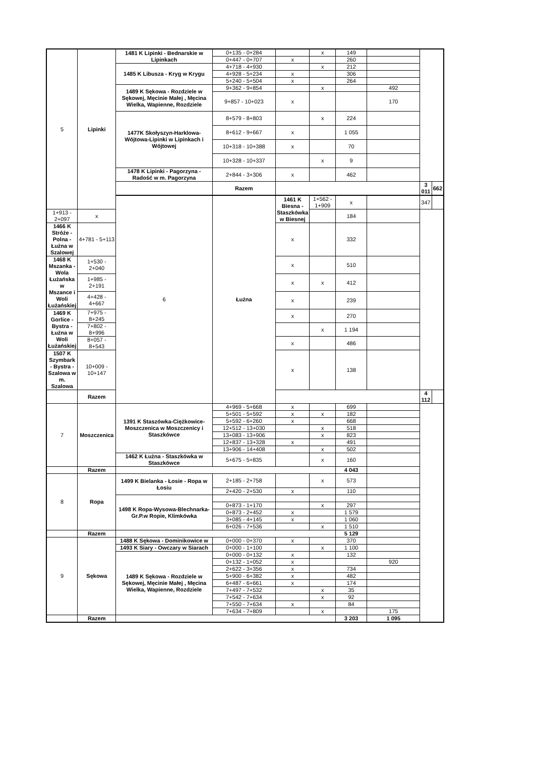| 5 | Lipinki | 1481 K Lipinki - Bednarskie w Lipinkach | 0+135 - 0+284 | | x | 149 | | | |
| | | | 0+447 - 0+707 | x | | 260 | | | |
| | | 1485 K Libusza - Kryg w Krygu | 4+718 - 4+930 | | x | 212 | | | |
| | | | 4+928 - 5+234 | x | | 306 | | | |
| | | | 5+240 - 5+504 | x | | 264 | | | |
| | | 1489 K Sękowa - Rozdziele w Sękowej, Męcinie Małej , Męcina Wielka, Wapienne, Rozdziele | 9+362 - 9+854 | | x | | 492 | | |
| | | | 9+857 - 10+023 | x | | | 170 | | |
| | | 1477K Skołyszyn-Harklowa-Wójtowa-Lipinki w Lipinkach i Wójtowej | 8+579 - 8+803 | | x | 224 | | | |
| | | | 8+612 - 9+667 | x | | 1 055 | | | |
| | | | 10+318 - 10+388 | x | | 70 | | | |
| | | | 10+328 - 10+337 | | x | 9 | | | |
| | | 1478 K Lipinki - Pagorzyna - Radość w m. Pagorzyna | 2+844 - 3+306 | x | | 462 | | | |
| | | | Razem | | | | | 3 011 | 662 |
| | | 6 | Łużna | 1461 K Biesna - Staszkówka w Biesnej | 1+562 - 1+909 | x | | 347 | |
| 1+913 - 2+097 | x | | | | | 184 | | | |
| 1466 K Stróże - Polna - Łużna w Szalowej | 4+781 - 5+113 | | | x | | 332 | | | |
| 1468 K Mszanka - Wola Łużańska w Mszance i Woli Łużańskiej | 1+530 - 2+040 | | | x | | 510 | | | |
| | 1+985 - 2+191 | | | x | x | 412 | | | |
| | 4+428 - 4+667 | | | x | | 239 | | | |
| 1469 K Gorlice - Bystra - Łużna w Woli Łużańskiej | 7+975 - 8+245 | | | x | | 270 | | | |
| | 7+802 - 8+996 | | | | x | 1 194 | | | |
| | 8+057 - 8+543 | | | x | | 486 | | | |
| 1507 K Szymbark - Bystra - Szalowa w m. Szalowa | 10+009 - 10+147 | | | x | | 138 | | | |
| | Razem | | | | | | | 4 112 | |
| 7 | Moszczenica | 1391 K Staszówka-Ciężkowice-Moszczenica w Moszczenicy i Staszkówce | 4+969 - 5+668 | x | | 699 | | | |
| | | | 5+501 - 5+592 | x | x | 182 | | | |
| | | | 5+592 - 6+260 | x | | 668 | | | |
| | | | 12+512 - 13+030 | | x | 518 | | | |
| | | | 13+083 - 13+906 | | x | 823 | | | |
| | | | 12+837 - 13+328 | x | | 491 | | | |
| | | | 13+906 - 14+408 | | x | 502 | | | |
| | | 1462 K Łużna - Staszkówka w Staszkówce | 5+675 - 5+835 | | x | 160 | | | |
| | Razem | | | | | 4 043 | | | |
| 8 | Ropa | 1499 K Bielanka - Łosie - Ropa w Łosiu | 2+185 - 2+758 | | x | 573 | | | |
| | | | 2+420 - 2+530 | x | | 110 | | | |
| | | 1498 K Ropa-Wysowa-Blechnarka-Gr.P.w Ropie, Klimkówka | | | | | | | |
| | | | 0+873 - 1+170 | | x | 297 | | | |
| | | | 0+873 - 2+452 | x | | 1 579 | | | |
| | | | 3+085 - 4+145 | x | | 1 060 | | | |
| | | | 6+026 - 7+536 | | x | 1 510 | | | |
| | Razem | | | | | 5 129 | | | |
| 9 | Sękowa | 1488 K Sękowa - Dominikowice w | 0+000 - 0+370 | x | | 370 | | | |
| | | 1493 K Siary - Owczary w Siarach | 0+000 - 1+100 | | x | 1 100 | | | |
| | | 1489 K Sękowa - Rozdziele w Sękowej, Męcinie Małej , Męcina Wielka, Wapienne, Rozdziele | 0+000 - 0+132 | x | | 132 | | | |
| | | | 0+132 - 1+052 | x | | | 920 | | |
| | | | 2+622 - 3+356 | x | | 734 | | | |
| | | | 5+900 - 6+382 | x | | 482 | | | |
| | | | 6+487 - 6+661 | x | | 174 | | | |
| | | | 7+497 - 7+532 | | x | 35 | | | |
| | | | 7+542 - 7+634 | | x | 92 | | | |
| | | | 7+550 - 7+634 | x | | 84 | | | |
| | | | 7+634 - 7+809 | | x | | 175 | | |
| | Razem | | | | | 3 203 | 1 095 | | |